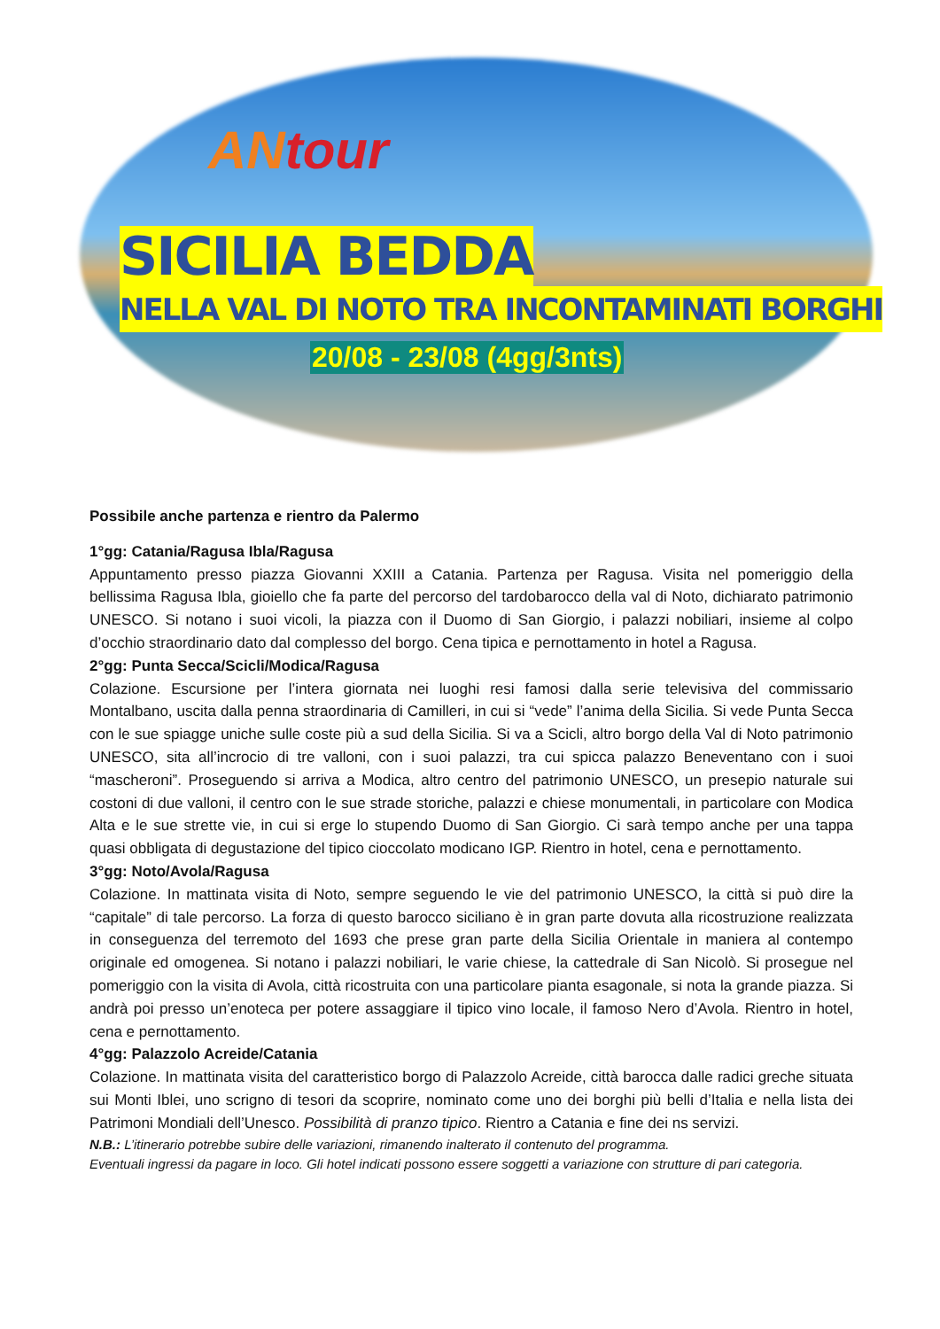AN tour
SICILIA BEDDA
NELLA VAL DI NOTO TRA INCONTAMINATI BORGHI
20/08 - 23/08 (4gg/3nts)
Possibile anche partenza e rientro da Palermo
1°gg: Catania/Ragusa Ibla/Ragusa
Appuntamento presso piazza Giovanni XXIII a Catania. Partenza per Ragusa. Visita nel pomeriggio della bellissima Ragusa Ibla, gioiello che fa parte del percorso del tardobarocco della val di Noto, dichiarato patrimonio UNESCO. Si notano i suoi vicoli, la piazza con il Duomo di San Giorgio, i palazzi nobiliari, insieme al colpo d’occhio straordinario dato dal complesso del borgo. Cena tipica e pernottamento in hotel a Ragusa.
2°gg: Punta Secca/Scicli/Modica/Ragusa
Colazione. Escursione per l’intera giornata nei luoghi resi famosi dalla serie televisiva del commissario Montalbano, uscita dalla penna straordinaria di Camilleri, in cui si “vede” l’anima della Sicilia. Si vede Punta Secca con le sue spiagge uniche sulle coste più a sud della Sicilia. Si va a Scicli, altro borgo della Val di Noto patrimonio UNESCO, sita all’incrocio di tre valloni, con i suoi palazzi, tra cui spicca palazzo Beneventano con i suoi “mascheroni”. Proseguendo si arriva a Modica, altro centro del patrimonio UNESCO, un presepio naturale sui costoni di due valloni, il centro con le sue strade storiche, palazzi e chiese monumentali, in particolare con Modica Alta e le sue strette vie, in cui si erge lo stupendo Duomo di San Giorgio. Ci sarà tempo anche per una tappa quasi obbligata di degustazione del tipico cioccolato modicano IGP. Rientro in hotel, cena e pernottamento.
3°gg: Noto/Avola/Ragusa
Colazione. In mattinata visita di Noto, sempre seguendo le vie del patrimonio UNESCO, la città si può dire la “capitale” di tale percorso. La forza di questo barocco siciliano è in gran parte dovuta alla ricostruzione realizzata in conseguenza del terremoto del 1693 che prese gran parte della Sicilia Orientale in maniera al contempo originale ed omogenea. Si notano i palazzi nobiliari, le varie chiese, la cattedrale di San Nicolò. Si prosegue nel pomeriggio con la visita di Avola, città ricostruita con una particolare pianta esagonale, si nota la grande piazza. Si andrà poi presso un’enoteca per potere assaggiare il tipico vino locale, il famoso Nero d’Avola. Rientro in hotel, cena e pernottamento.
4°gg: Palazzolo Acreide/Catania
Colazione. In mattinata visita del caratteristico borgo di Palazzolo Acreide, città barocca dalle radici greche situata sui Monti Iblei, uno scrigno di tesori da scoprire, nominato come uno dei borghi più belli d’Italia e nella lista dei Patrimoni Mondiali dell’Unesco. Possibilità di pranzo tipico. Rientro a Catania e fine dei ns servizi.
N.B.: L’itinerario potrebbe subire delle variazioni, rimanendo inalterato il contenuto del programma.
Eventuali ingressi da pagare in loco. Gli hotel indicati possono essere soggetti a variazione con strutture di pari categoria.